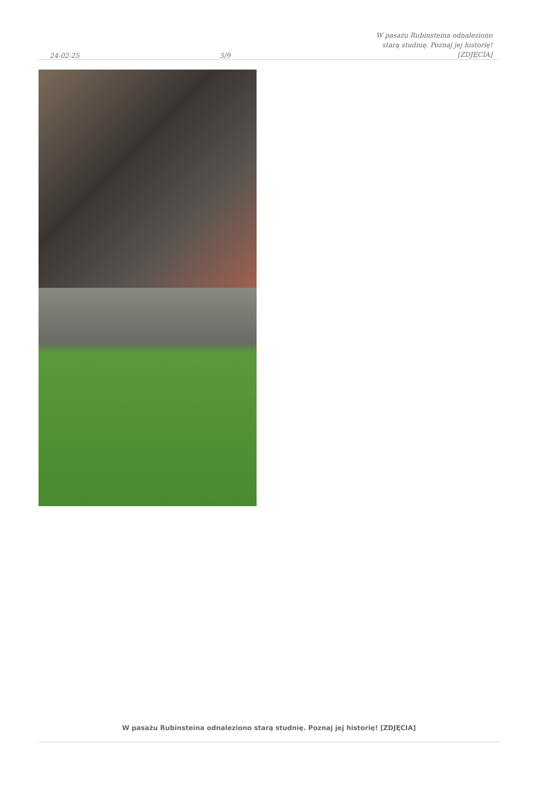24-02-25 5/9 W pasażu Rubinsteina odnaleziono starą studnię. Poznaj jej historię! [ZDJĘCIA]
W pasażu Rubinsteina odnaleziono starą studnię. Poznaj jej historię! [ZDJĘCIA]